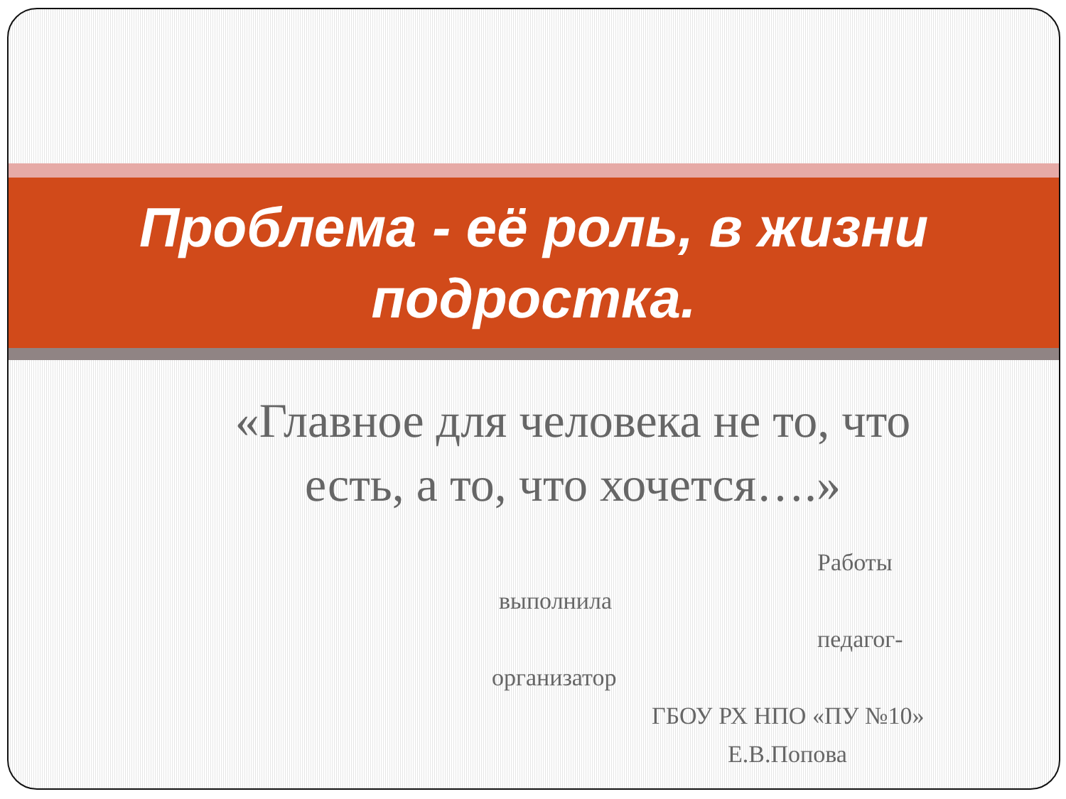Проблема - её роль, в жизни подростка.
«Главное для человека не то, что есть, а то, что хочется….»
Работы
выполнила
педагог-
организатор
ГБОУ РХ НПО «ПУ №10»
Е.В.Попова